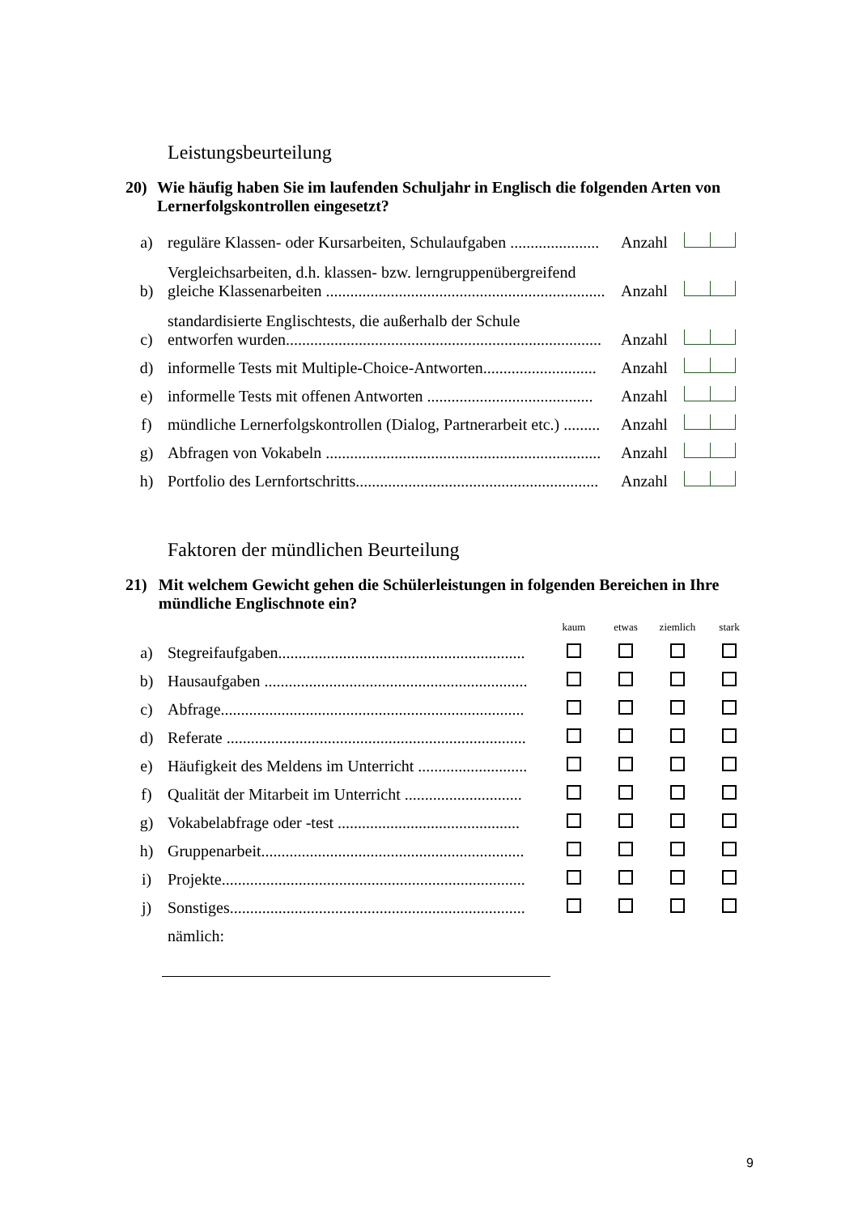Leistungsbeurteilung
20) Wie häufig haben Sie im laufenden Schuljahr in Englisch die folgenden Arten von Lernerfolgskontrollen eingesetzt?
| a) | reguläre Klassen- oder Kursarbeiten, Schulaufgaben ...................... | Anzahl | |
| b) | Vergleichsarbeiten, d.h. klassen- bzw. lerngruppenübergreifend gleiche Klassenarbeiten ..................................................................... | Anzahl | |
| c) | standardisierte Englischtests, die außerhalb der Schule entworfen wurden.............................................................................. | Anzahl | |
| d) | informelle Tests mit Multiple-Choice-Antworten............................ | Anzahl | |
| e) | informelle Tests mit offenen Antworten ......................................... | Anzahl | |
| f) | mündliche Lernerfolgskontrollen (Dialog, Partnerarbeit etc.) ......... | Anzahl | |
| g) | Abfragen von Vokabeln .................................................................... | Anzahl | |
| h) | Portfolio des Lernfortschritts............................................................ | Anzahl | |
Faktoren der mündlichen Beurteilung
21) Mit welchem Gewicht gehen die Schülerleistungen in folgenden Bereichen in Ihre mündliche Englischnote ein?
| | | kaum | etwas | ziemlich | stark |
| a) | Stegreifaufgaben............................................................. | | | | |
| b) | Hausaufgaben ................................................................. | | | | |
| c) | Abfrage........................................................................... | | | | |
| d) | Referate .......................................................................... | | | | |
| e) | Häufigkeit des Meldens im Unterricht ........................... | | | | |
| f) | Qualität der Mitarbeit im Unterricht ............................. | | | | |
| g) | Vokabelabfrage oder -test ............................................. | | | | |
| h) | Gruppenarbeit................................................................. | | | | |
| i) | Projekte........................................................................... | | | | |
| j) | Sonstiges......................................................................... | | | | |
| | nämlich: | | | | |
9